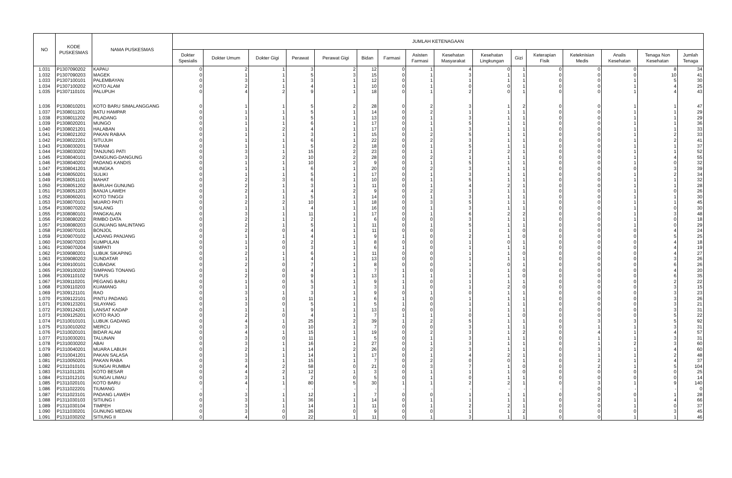| NO | KODE PUSKESMAS | NAMA PUSKESMAS | JUMLAH KETENAGAAN | | | | | | | | | | | | | | | |
| --- | --- | --- | --- | --- | --- | --- | --- | --- | --- | --- | --- | --- | --- | --- | --- | --- | --- | --- |
| | | | Dokter Spesialis | Dokter Umum | Dokter Gigi | Perawat | Perawat Gigi | Bidan | Farmasi | Asisten Farmasi | Kesehatan Masyarakat | Kesehatan Lingkungan | Gizi | Keterapian Fisik | Keteknisian Medis | Analis Kesehatan | Tenaga Non Kesehatan | Jumlah Tenaga |
| 1.031 | P1307090202 | KAPAU | 0 | 2 | 1 | 3 | 2 | 12 | 0 | 1 | 4 | 0 | 1 | 0 | 0 | 0 | 8 | 34 |
| 1.032 | P1307090203 | MAGEK | 0 | 1 | 1 | 5 | 3 | 15 | 0 | 1 | 3 | 1 | 1 | 0 | 0 | 0 | 10 | 41 |
| 1.033 | P1307100101 | PALEMBAYAN | 0 | 3 | 1 | 3 | 1 | 12 | 0 | 1 | 1 | 1 | 1 | 0 | 0 | 1 | 5 | 30 |
| 1.034 | P1307100202 | KOTO ALAM | 0 | 2 | 1 | 4 | 1 | 10 | 0 | 1 | 0 | 0 | 1 | 0 | 0 | 1 | 4 | 25 |
| 1.035 | P1307110101 | PALUPUH | 0 | 4 | 2 | 9 | 1 | 18 | 0 | 1 | 2 | 0 | 1 | 0 | 0 | 1 | 4 | 43 |
| 1.036 | P1308010201 | KOTO BARU SIMALANGGANG | 0 | 1 | 1 | 5 | 2 | 28 | 0 | 2 | 3 | 1 | 2 | 0 | 0 | 1 | 1 | 47 |
| 1.037 | P1308011201 | BATU HAMPAR | 0 | 1 | 1 | 5 | 1 | 14 | 0 | 2 | 1 | 1 | 1 | 0 | 0 | 1 | 1 | 29 |
| 1.038 | P1308011202 | PILADANG | 0 | 1 | 1 | 5 | 1 | 13 | 0 | 1 | 3 | 1 | 1 | 0 | 0 | 1 | 1 | 29 |
| 1.039 | P1308020201 | MUNGO | 0 | 1 | 1 | 6 | 1 | 17 | 0 | 1 | 5 | 1 | 1 | 0 | 0 | 1 | 1 | 36 |
| 1.040 | P1308021201 | HALABAN | 0 | 1 | 2 | 4 | 1 | 17 | 0 | 1 | 3 | 1 | 1 | 0 | 0 | 1 | 1 | 33 |
| 1.041 | P1308021202 | PAKAN RABAA | 0 | 1 | 1 | 3 | 1 | 15 | 0 | 2 | 5 | 1 | 1 | 0 | 0 | 1 | 2 | 33 |
| 1.042 | P1308022201 | SITUJUH | 0 | 1 | 1 | 6 | 1 | 22 | 0 | 2 | 3 | 1 | 1 | 0 | 0 | 1 | 2 | 41 |
| 1.043 | P1308030201 | TARAM | 0 | 1 | 1 | 5 | 2 | 18 | 0 | 1 | 5 | 1 | 1 | 0 | 0 | 1 | 1 | 37 |
| 1.044 | P1308030202 | TANJUNG PATI | 0 | 3 | 1 | 15 | 2 | 23 | 0 | 1 | 2 | 2 | 1 | 0 | 0 | 1 | 1 | 52 |
| 1.045 | P1308040101 | DANGUNG-DANGUNG | 0 | 3 | 2 | 10 | 2 | 28 | 0 | 2 | 1 | 1 | 1 | 0 | 0 | 1 | 4 | 55 |
| 1.046 | P1308040202 | PADANG KANDIS | 0 | 1 | 1 | 10 | 2 | 9 | 0 | 1 | 5 | 1 | 1 | 0 | 0 | 1 | 0 | 32 |
| 1.047 | P1308041201 | MUNGKA | 0 | 1 | 1 | 6 | 1 | 20 | 0 | 2 | 3 | 1 | 1 | 0 | 0 | 0 | 3 | 39 |
| 1.048 | P1308050201 | SULIKI | 0 | 1 | 1 | 5 | 1 | 17 | 0 | 1 | 3 | 1 | 1 | 0 | 0 | 1 | 2 | 34 |
| 1.049 | P1308051101 | MAHAT | 0 | 2 | 3 | 6 | 1 | 10 | 0 | 1 | 5 | 1 | 1 | 0 | 0 | 1 | 1 | 32 |
| 1.050 | P1308051202 | BARUAH GUNUNG | 0 | 2 | 1 | 3 | 1 | 11 | 0 | 1 | 4 | 2 | 1 | 0 | 0 | 1 | 1 | 28 |
| 1.051 | P1308051203 | BANJA LAWEH | 0 | 2 | 1 | 4 | 2 | 9 | 0 | 2 | 3 | 1 | 1 | 0 | 0 | 1 | 0 | 26 |
| 1.052 | P1308060201 | KOTO TINGGI | 0 | 1 | 1 | 5 | 1 | 14 | 0 | 1 | 3 | 1 | 1 | 0 | 0 | 1 | 1 | 30 |
| 1.053 | P1308070101 | MUARO PAITI | 0 | 2 | 2 | 10 | 1 | 18 | 0 | 3 | 5 | 1 | 1 | 0 | 0 | 1 | 1 | 45 |
| 1.054 | P1308070202 | SIALANG | 0 | 1 | 1 | 4 | 1 | 16 | 0 | 1 | 3 | 1 | 1 | 0 | 0 | 1 | 0 | 30 |
| 1.055 | P1308080101 | PANGKALAN | 0 | 3 | 1 | 11 | 1 | 17 | 0 | 1 | 6 | 2 | 2 | 0 | 0 | 1 | 3 | 48 |
| 1.056 | P1308080202 | RIMBO DATA | 0 | 2 | 1 | 2 | 1 | 6 | 0 | 0 | 3 | 1 | 1 | 0 | 0 | 1 | 0 | 18 |
| 1.057 | P1308080203 | GUNUANG MALINTANG | 0 | 2 | 1 | 5 | 1 | 11 | 0 | 1 | 5 | 1 | 1 | 0 | 0 | 1 | 0 | 29 |
| 1.058 | P1309070101 | BONJOL | 0 | 2 | 0 | 4 | 1 | 11 | 0 | 0 | 1 | 1 | 0 | 0 | 0 | 0 | 4 | 24 |
| 1.059 | P1309070102 | LADANG PANJANG | 0 | 1 | 1 | 4 | 1 | 9 | 1 | 0 | 2 | 1 | 0 | 0 | 0 | 0 | 5 | 25 |
| 1.060 | P1309070203 | KUMPULAN | 0 | 1 | 0 | 2 | 1 | 8 | 0 | 0 | 1 | 0 | 1 | 0 | 0 | 0 | 4 | 18 |
| 1.061 | P1309070204 | SIMPATI | 0 | 1 | 0 | 3 | 1 | 6 | 1 | 0 | 1 | 1 | 1 | 0 | 0 | 0 | 4 | 19 |
| 1.062 | P1309080201 | LUBUK SIKAPING | 0 | 2 | 1 | 6 | 1 | 11 | 0 | 0 | 1 | 1 | 0 | 0 | 0 | 0 | 4 | 27 |
| 1.063 | P1309080202 | SUNDATAR | 0 | 1 | 1 | 4 | 1 | 13 | 0 | 0 | 1 | 1 | 1 | 0 | 0 | 0 | 3 | 26 |
| 1.064 | P1309100101 | CUBADAK | 0 | 2 | 0 | 7 | 1 | 8 | 0 | 0 | 1 | 0 | 1 | 0 | 0 | 0 | 6 | 26 |
| 1.065 | P1309100202 | SIMPANG TONANG | 0 | 1 | 0 | 4 | 1 | 7 | 1 | 0 | 1 | 1 | 0 | 0 | 0 | 0 | 4 | 20 |
| 1.066 | P1309110102 | TAPUS | 0 | 2 | 0 | 9 | 1 | 13 | 1 | 1 | 1 | 1 | 0 | 0 | 0 | 0 | 6 | 35 |
| 1.067 | P1309110201 | PEGANG BARU | 0 | 1 | 0 | 5 | 1 | 9 | 1 | 0 | 1 | 1 | 1 | 0 | 0 | 0 | 2 | 22 |
| 1.068 | P1309110203 | KUAMANG | 0 | 1 | 0 | 3 | 1 | 3 | 1 | 0 | 1 | 2 | 0 | 0 | 0 | 0 | 3 | 15 |
| 1.069 | P1309121101 | RAO | 0 | 3 | 1 | 3 | 1 | 9 | 0 | 1 | 0 | 1 | 1 | 0 | 0 | 0 | 3 | 23 |
| 1.070 | P1309122101 | PINTU PADANG | 0 | 1 | 0 | 11 | 1 | 6 | 1 | 0 | 1 | 1 | 1 | 0 | 0 | 0 | 3 | 26 |
| 1.071 | P1309123201 | SILAYANG | 0 | 3 | 0 | 5 | 1 | 5 | 1 | 0 | 1 | 1 | 1 | 0 | 0 | 0 | 3 | 21 |
| 1.072 | P1309124201 | LANSAT KADAP | 0 | 1 | 1 | 9 | 1 | 13 | 0 | 0 | 1 | 1 | 1 | 0 | 0 | 0 | 3 | 31 |
| 1.073 | P1309125201 | KOTO RAJO | 0 | 2 | 0 | 4 | 1 | 7 | 1 | 1 | 0 | 1 | 0 | 0 | 0 | 0 | 5 | 22 |
| 1.074 | P1310010101 | LUBUK GADANG | 0 | 4 | 1 | 25 | 2 | 39 | 1 | 2 | 5 | 1 | 1 | 0 | 3 | 3 | 5 | 92 |
| 1.075 | P1310010202 | MERCU | 0 | 3 | 0 | 10 | 1 | 7 | 0 | 0 | 3 | 1 | 1 | 0 | 1 | 1 | 3 | 31 |
| 1.076 | P1310020101 | BIDAR ALAM | 0 | 4 | 1 | 15 | 1 | 19 | 0 | 2 | 3 | 1 | 2 | 0 | 4 | 1 | 4 | 57 |
| 1.077 | P1310030201 | TALUNAN | 0 | 3 | 0 | 11 | 1 | 5 | 0 | 1 | 3 | 1 | 1 | 0 | 1 | 1 | 3 | 31 |
| 1.078 | P1310030202 | ABAI | 0 | 3 | 1 | 16 | 1 | 27 | 0 | 1 | 3 | 1 | 1 | 0 | 1 | 2 | 3 | 60 |
| 1.079 | P1310040201 | MUARA LABUH | 0 | 2 | 1 | 14 | 2 | 26 | 0 | 2 | 3 | 1 | 1 | 0 | 3 | 1 | 4 | 60 |
| 1.080 | P1310041201 | PAKAN SALASA | 0 | 3 | 1 | 14 | 1 | 17 | 0 | 1 | 4 | 2 | 1 | 0 | 1 | 1 | 2 | 48 |
| 1.081 | P1310050201 | PAKAN RABA | 0 | 3 | 1 | 15 | 1 | 7 | 0 | 2 | 0 | 0 | 1 | 0 | 2 | 1 | 4 | 37 |
| 1.082 | P1311010101 | SUNGAI RUMBAI | 0 | 4 | 2 | 58 | 0 | 21 | 0 | 3 | 7 | 1 | 0 | 0 | 2 | 1 | 5 | 104 |
| 1.083 | P1311011201 | KOTO BESAR | 0 | 4 | 2 | 12 | 1 | 3 | 0 | 1 | 1 | 1 | 0 | 0 | 0 | 0 | 0 | 25 |
| 1.084 | P1311012101 | SUNGAI LIMAU | 0 | 3 | 1 | 2 | 0 | 5 | 0 | 1 | 0 | 1 | 1 | 0 | 0 | 0 | 0 | 14 |
| 1.085 | P1311020101 | KOTO BARU | 0 | 4 | 1 | 80 | 5 | 30 | 1 | 1 | 2 | 2 | 1 | 0 | 3 | 1 | 9 | 140 |
| 1.086 | P1311022201 | TIUMANG | - | - | - | - | - | - | - | - | - | - | - | - | 0 | - | - | 0 |
| 1.087 | P1311023101 | PADANG LAWEH | 0 | 3 | 1 | 12 | 1 | 7 | 0 | 0 | 1 | 1 | 1 | 0 | 0 | 0 | 1 | 28 |
| 1.088 | P1311030103 | SITIUNG I | 0 | 3 | 1 | 36 | 1 | 14 | 0 | 1 | 1 | 1 | 1 | 0 | 2 | 1 | 4 | 66 |
| 1.089 | P1311030104 | TIMPEH | 0 | 3 | 1 | 14 | 1 | 11 | 0 | 1 | 2 | 2 | 1 | 0 | 0 | 1 | 0 | 37 |
| 1.090 | P1311030201 | GUNUNG MEDAN | 0 | 3 | 0 | 26 | 0 | 9 | 0 | 0 | 1 | 1 | 2 | 0 | 0 | 0 | 3 | 45 |
| 1.091 | P1311030202 | SITIUNG II | 0 | 4 | 0 | 22 | 1 | 11 | 0 | 1 | 3 | 1 | 1 | 0 | 0 | 1 | 1 | 46 |